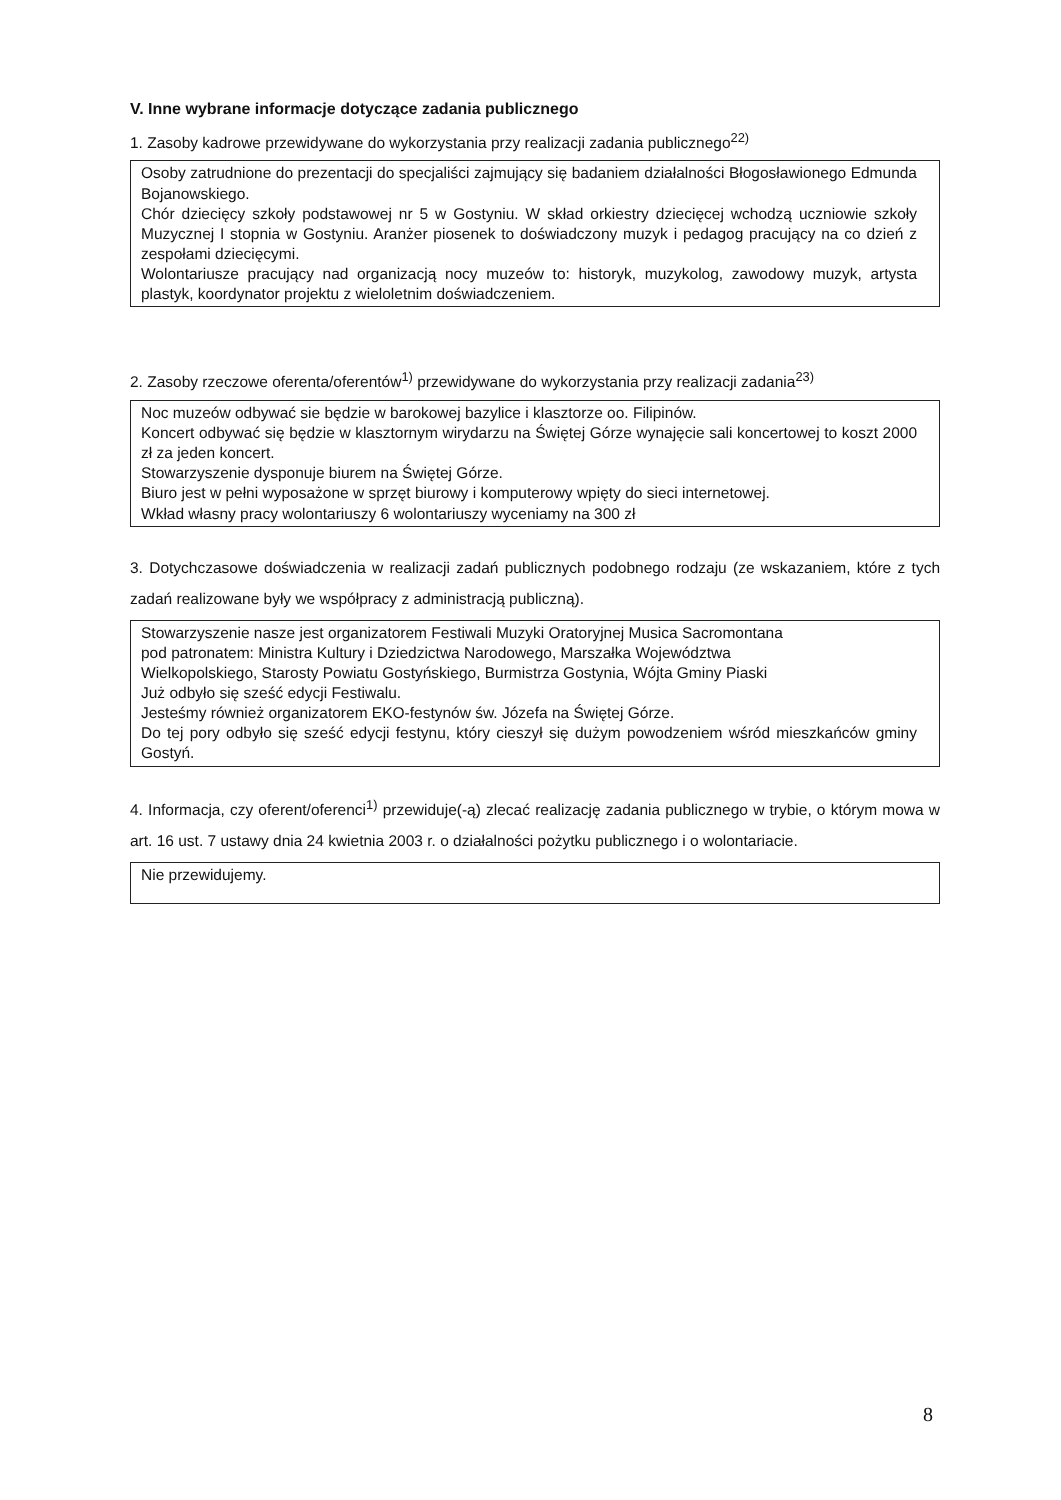V. Inne wybrane informacje dotyczące zadania publicznego
1. Zasoby kadrowe przewidywane do wykorzystania przy realizacji zadania publicznego<sup>22)</sup>
Osoby zatrudnione do prezentacji do specjaliści zajmujący się badaniem działalności Błogosławionego Edmunda Bojanowskiego.
Chór dziecięcy szkoły podstawowej nr 5 w Gostyniu. W skład orkiestry dziecięcej wchodzą uczniowie szkoły Muzycznej I stopnia w Gostyniu. Aranżer piosenek to doświadczony muzyk i pedagog pracujący na co dzień z zespołami dziecięcymi.
Wolontariusze pracujący nad organizacją nocy muzeów to: historyk, muzykolog, zawodowy muzyk, artysta plastyk, koordynator projektu z wieloletnim doświadczeniem.
2. Zasoby rzeczowe oferenta/oferentów<sup>1)</sup> przewidywane do wykorzystania przy realizacji zadania<sup>23)</sup>
Noc muzeów odbywać sie będzie w barokowej bazylice i klasztorze oo. Filipinów.
Koncert odbywać się będzie w klasztornym wirydarzu na Świętej Górze wynajęcie sali koncertowej to koszt 2000 zł za jeden koncert.
Stowarzyszenie dysponuje biurem na Świętej Górze.
Biuro jest w pełni wyposażone w sprzęt biurowy i komputerowy wpięty do sieci internetowej.
Wkład własny pracy wolontariuszy 6 wolontariuszy wyceniamy na 300 zł
3. Dotychczasowe doświadczenia w realizacji zadań publicznych podobnego rodzaju (ze wskazaniem, które z tych zadań realizowane były we współpracy z administracją publiczną).
Stowarzyszenie nasze jest organizatorem Festiwali Muzyki Oratoryjnej Musica Sacromontana
pod patronatem: Ministra Kultury i Dziedzictwa Narodowego, Marszałka Województwa
Wielkopolskiego, Starosty Powiatu Gostyńskiego, Burmistrza Gostynia, Wójta Gminy Piaski
Już odbyło się sześć edycji Festiwalu.
Jesteśmy również organizatorem EKO-festynów św. Józefa na Świętej Górze.
Do tej pory odbyło się sześć edycji festynu, który cieszył się dużym powodzeniem wśród mieszkańców gminy Gostyń.
4. Informacja, czy oferent/oferenci<sup>1)</sup> przewiduje(-ą) zlecać realizację zadania publicznego w trybie, o którym mowa w art. 16 ust. 7 ustawy dnia 24 kwietnia 2003 r. o działalności pożytku publicznego i o wolontariacie.
Nie przewidujemy.
8